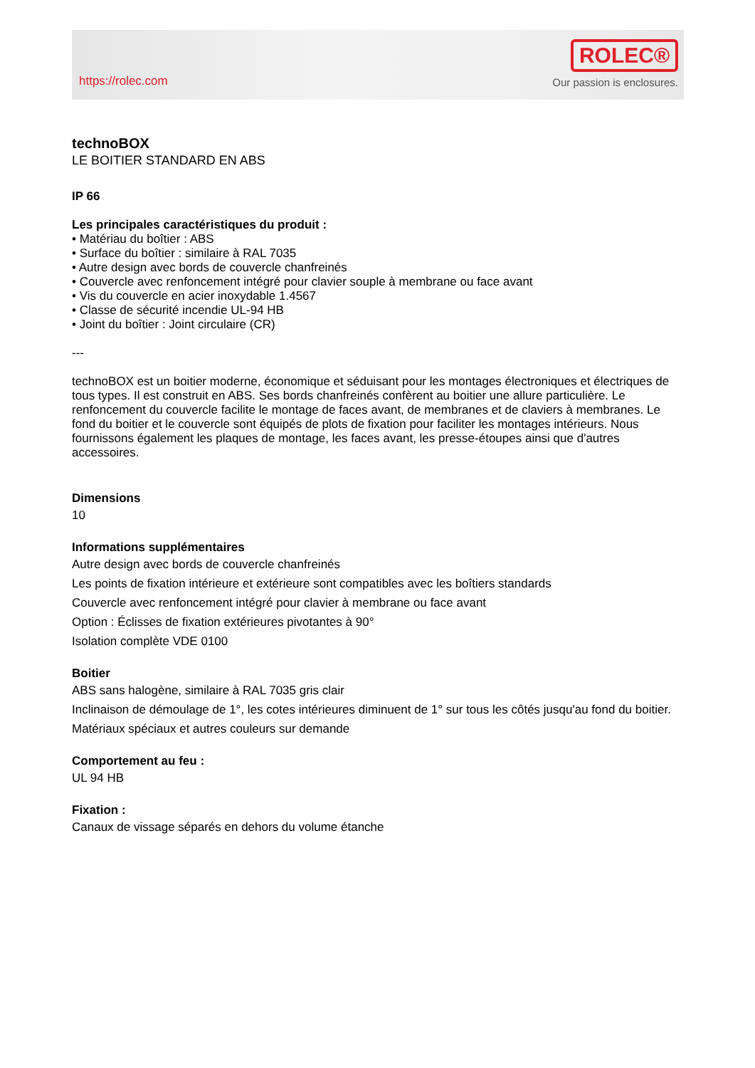https://rolec.com
ROLEC®
Our passion is enclosures.
technoBOX
LE BOITIER STANDARD EN ABS
IP 66
Les principales caractéristiques du produit :
• Matériau du boîtier : ABS
• Surface du boîtier : similaire à RAL 7035
• Autre design avec bords de couvercle chanfreinés
• Couvercle avec renfoncement intégré pour clavier souple à membrane ou face avant
• Vis du couvercle en acier inoxydable 1.4567
• Classe de sécurité incendie UL-94 HB
• Joint du boîtier : Joint circulaire (CR)
---
technoBOX est un boitier moderne, économique et séduisant pour les montages électroniques et électriques de tous types. Il est construit en ABS. Ses bords chanfreinés confèrent au boitier une allure particulière. Le renfoncement du couvercle facilite le montage de faces avant, de membranes et de claviers à membranes. Le fond du boitier et le couvercle sont équipés de plots de fixation pour faciliter les montages intérieurs. Nous fournissons également les plaques de montage, les faces avant, les presse-étoupes ainsi que d'autres accessoires.
Dimensions
10
Informations supplémentaires
Autre design avec bords de couvercle chanfreinés
Les points de fixation intérieure et extérieure sont compatibles avec les boîtiers standards
Couvercle avec renfoncement intégré pour clavier à membrane ou face avant
Option : Éclisses de fixation extérieures pivotantes à 90°
Isolation complète VDE 0100
Boitier
ABS sans halogène, similaire à RAL 7035 gris clair
Inclinaison de démoulage de 1°, les cotes intérieures diminuent de 1° sur tous les côtés jusqu'au fond du boitier.
Matériaux spéciaux et autres couleurs sur demande
Comportement au feu :
UL 94 HB
Fixation :
Canaux de vissage séparés en dehors du volume étanche